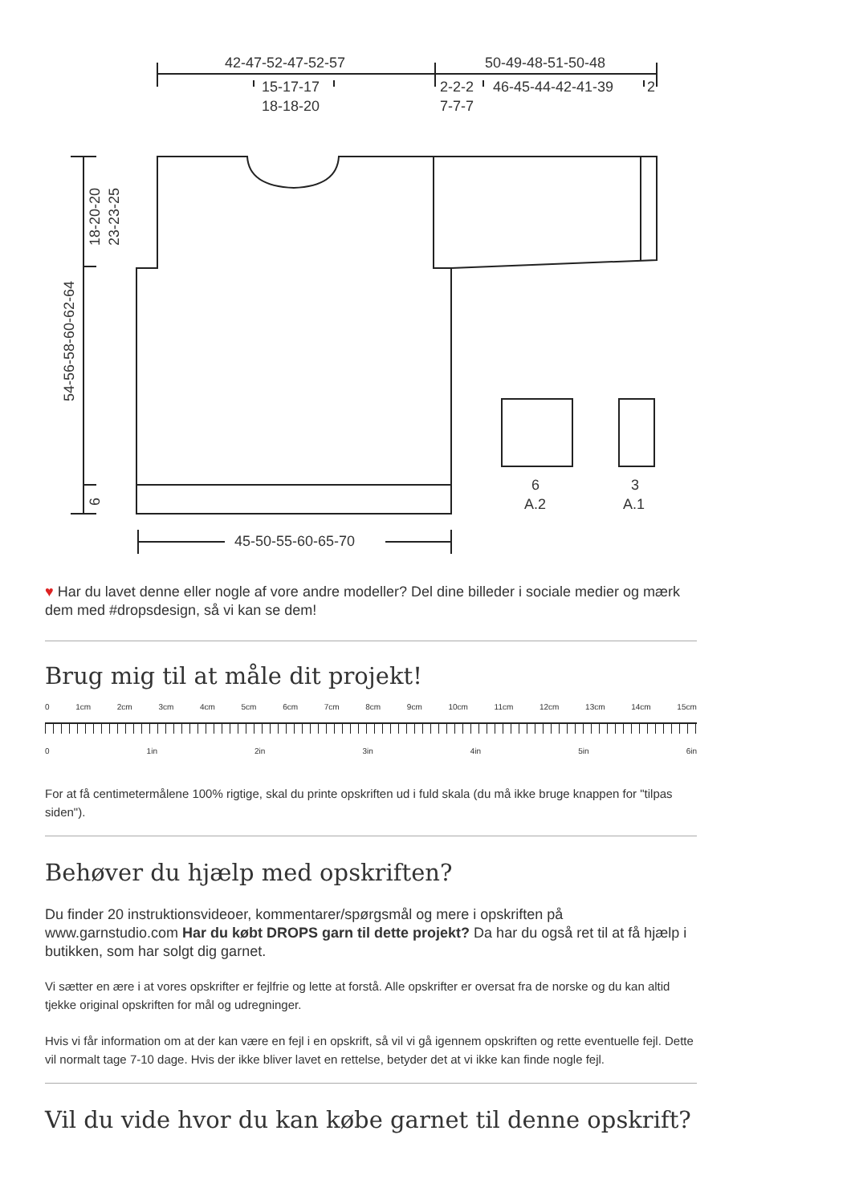42-47-52-47-52-57
50-49-48-51-50-48
15-17-17
18-18-20
2-2-2
7-7-7
46-45-44-42-41-39
2
45-50-55-60-65-70
6
A.2
3
A.1
54-56-58-60-62-64
18-20-20
23-23-25
6
♥ Har du lavet denne eller nogle af vore andre modeller? Del dine billeder i sociale medier og mærk dem med #dropsdesign, så vi kan se dem!
Brug mig til at måle dit projekt!
0 1cm 2cm 3cm 4cm 5cm 6cm 7cm 8cm 9cm 10cm 11cm 12cm 13cm 14cm 15cm
0 1in 2in 3in 4in 5in 6in
For at få centimetermålene 100% rigtige, skal du printe opskriften ud i fuld skala (du må ikke bruge knappen for "tilpas siden").
Behøver du hjælp med opskriften?
Du finder 20 instruktionsvideoer, kommentarer/spørgsmål og mere i opskriften på www.garnstudio.com Har du købt DROPS garn til dette projekt? Da har du også ret til at få hjælp i butikken, som har solgt dig garnet.
Vi sætter en ære i at vores opskrifter er fejlfrie og lette at forstå. Alle opskrifter er oversat fra de norske og du kan altid tjekke original opskriften for mål og udregninger.
Hvis vi får information om at der kan være en fejl i en opskrift, så vil vi gå igennem opskriften og rette eventuelle fejl. Dette vil normalt tage 7-10 dage. Hvis der ikke bliver lavet en rettelse, betyder det at vi ikke kan finde nogle fejl.
Vil du vide hvor du kan købe garnet til denne opskrift?